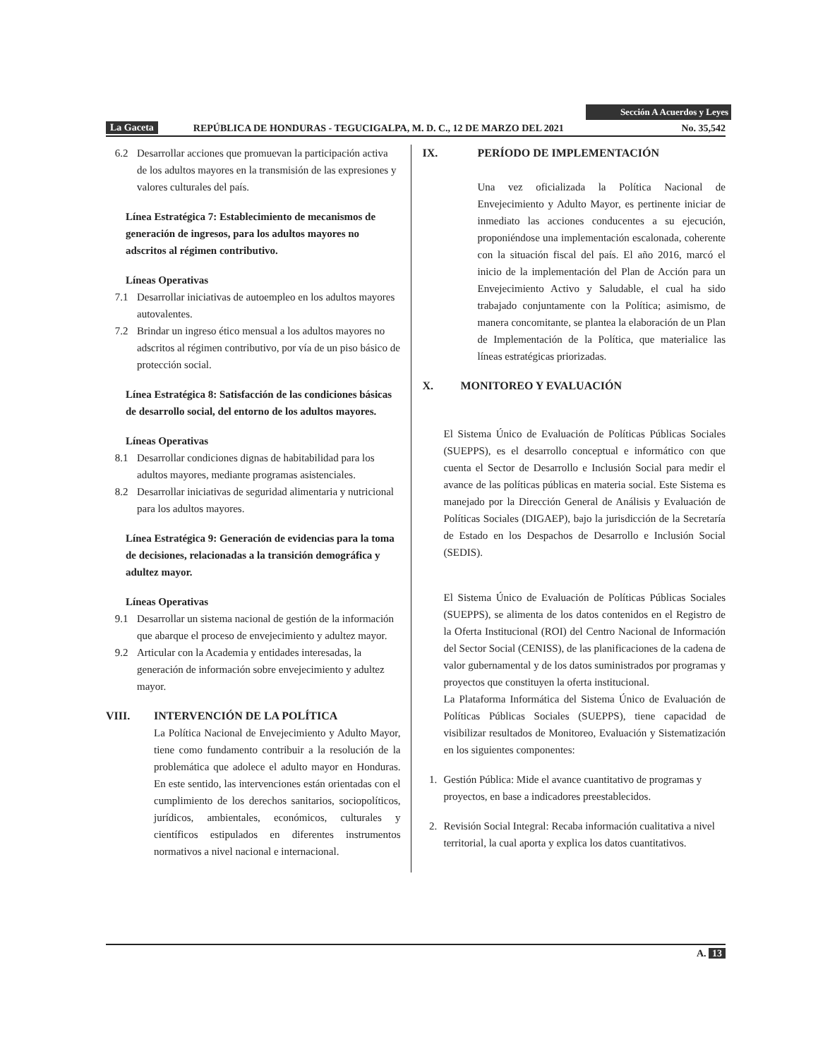Sección A Acuerdos y Leyes
La Gaceta REPÚBLICA DE HONDURAS - TEGUCIGALPA, M. D. C., 12 DE MARZO DEL 2021 No. 35,542
6.2 Desarrollar acciones que promuevan la participación activa de los adultos mayores en la transmisión de las expresiones y valores culturales del país.
Línea Estratégica 7: Establecimiento de mecanismos de generación de ingresos, para los adultos mayores no adscritos al régimen contributivo.
Líneas Operativas
7.1 Desarrollar iniciativas de autoempleo en los adultos mayores autovalentes.
7.2 Brindar un ingreso ético mensual a los adultos mayores no adscritos al régimen contributivo, por vía de un piso básico de protección social.
Línea Estratégica 8: Satisfacción de las condiciones básicas de desarrollo social, del entorno de los adultos mayores.
Líneas Operativas
8.1 Desarrollar condiciones dignas de habitabilidad para los adultos mayores, mediante programas asistenciales.
8.2 Desarrollar iniciativas de seguridad alimentaria y nutricional para los adultos mayores.
Línea Estratégica 9: Generación de evidencias para la toma de decisiones, relacionadas a la transición demográfica y adultez mayor.
Líneas Operativas
9.1 Desarrollar un sistema nacional de gestión de la información que abarque el proceso de envejecimiento y adultez mayor.
9.2 Articular con la Academia y entidades interesadas, la generación de información sobre envejecimiento y adultez mayor.
VIII. INTERVENCIÓN DE LA POLÍTICA
La Política Nacional de Envejecimiento y Adulto Mayor, tiene como fundamento contribuir a la resolución de la problemática que adolece el adulto mayor en Honduras. En este sentido, las intervenciones están orientadas con el cumplimiento de los derechos sanitarios, sociopolíticos, jurídicos, ambientales, económicos, culturales y científicos estipulados en diferentes instrumentos normativos a nivel nacional e internacional.
IX. PERÍODO DE IMPLEMENTACIÓN
Una vez oficializada la Política Nacional de Envejecimiento y Adulto Mayor, es pertinente iniciar de inmediato las acciones conducentes a su ejecución, proponiéndose una implementación escalonada, coherente con la situación fiscal del país. El año 2016, marcó el inicio de la implementación del Plan de Acción para un Envejecimiento Activo y Saludable, el cual ha sido trabajado conjuntamente con la Política; asimismo, de manera concomitante, se plantea la elaboración de un Plan de Implementación de la Política, que materialice las líneas estratégicas priorizadas.
X. MONITOREO Y EVALUACIÓN
El Sistema Único de Evaluación de Políticas Públicas Sociales (SUEPPS), es el desarrollo conceptual e informático con que cuenta el Sector de Desarrollo e Inclusión Social para medir el avance de las políticas públicas en materia social. Este Sistema es manejado por la Dirección General de Análisis y Evaluación de Políticas Sociales (DIGAEP), bajo la jurisdicción de la Secretaría de Estado en los Despachos de Desarrollo e Inclusión Social (SEDIS).
El Sistema Único de Evaluación de Políticas Públicas Sociales (SUEPPS), se alimenta de los datos contenidos en el Registro de la Oferta Institucional (ROI) del Centro Nacional de Información del Sector Social (CENISS), de las planificaciones de la cadena de valor gubernamental y de los datos suministrados por programas y proyectos que constituyen la oferta institucional.
La Plataforma Informática del Sistema Único de Evaluación de Políticas Públicas Sociales (SUEPPS), tiene capacidad de visibilizar resultados de Monitoreo, Evaluación y Sistematización en los siguientes componentes:
1. Gestión Pública: Mide el avance cuantitativo de programas y proyectos, en base a indicadores preestablecidos.
2. Revisión Social Integral: Recaba información cualitativa a nivel territorial, la cual aporta y explica los datos cuantitativos.
A. 13